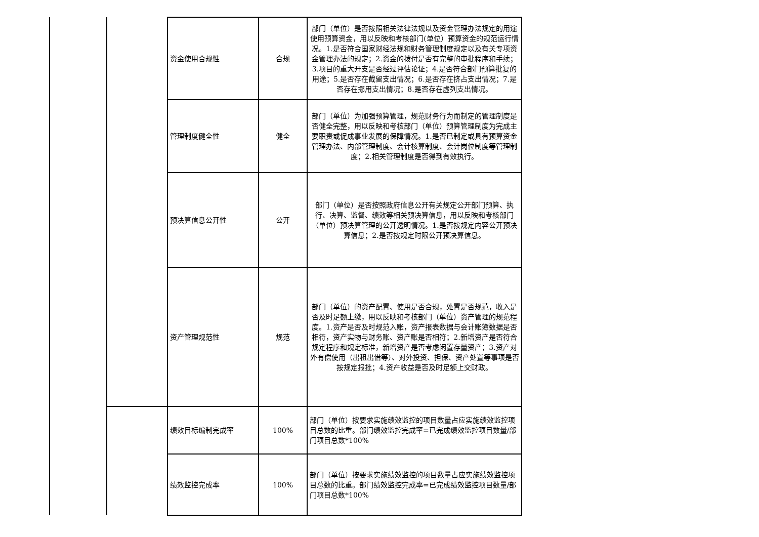| | | 资金使用合规性 | 合规 | 部门（单位）是否按照相关法律法规以及资金管理办法规定的用途使用预算资金，用以反映和考核部门(单位）预算资金的规范运行情况。1.是否符合国家财经法规和财务管理制度规定以及有关专项资金管理办法的规定；2.资金的拨付是否有完整的审批程序和手续；3.项目的重大开支是否经过评估论证；4.是否符合部门预算批复的用途；5.是否存在截留支出情况；6.是否存在挤占支出情况；7.是否存在挪用支出情况；8.是否存在虚列支出情况。 |
| | | 管理制度健全性 | 健全 | 部门（单位）为加强预算管理，规范财务行为而制定的管理制度是否健全完整，用以反映和考核部门（单位）预算管理制度为完成主要职责或促成事业发展的保障情况。1.是否已制定或具有预算资金管理办法、内部管理制度、会计核算制度、会计岗位制度等管理制度；2.相关管理制度是否得到有效执行。 |
| | | 预决算信息公开性 | 公开 | 部门（单位）是否按照政府信息公开有关规定公开部门预算、执行、决算、监督、绩效等相关预决算信息，用以反映和考核部门（单位）预决算管理的公开透明情况。1.是否按规定内容公开预决算信息；2.是否按规定时限公开预决算信息。 |
| | | 资产管理规范性 | 规范 | 部门（单位）的资产配置、使用是否合规，处置是否规范，收入是否及时足额上缴，用以反映和考核部门（单位）资产管理的规范程度。1.资产是否及时规范入账，资产报表数据与会计账簿数据是否相符，资产实物与财务账、资产账是否相符；2.新增资产是否符合规定程序和规定标准，新增资产是否考虑闲置存量资产；3.资产对外有偿使用（出租出借等）、对外投资、担保、资产处置等事项是否按规定报批；4.资产收益是否及时足额上交财政。 |
| | | 绩效目标编制完成率 | 100% | 部门（单位）按要求实施绩效监控的项目数量占应实施绩效监控项目总数的比重。部门绩效监控完成率=已完成绩效监控项目数量/部门项目总数*100% |
| | | 绩效监控完成率 | 100% | 部门（单位）按要求实施绩效监控的项目数量占应实施绩效监控项目总数的比重。部门绩效监控完成率=已完成绩效监控项目数量/部门项目总数*100% |